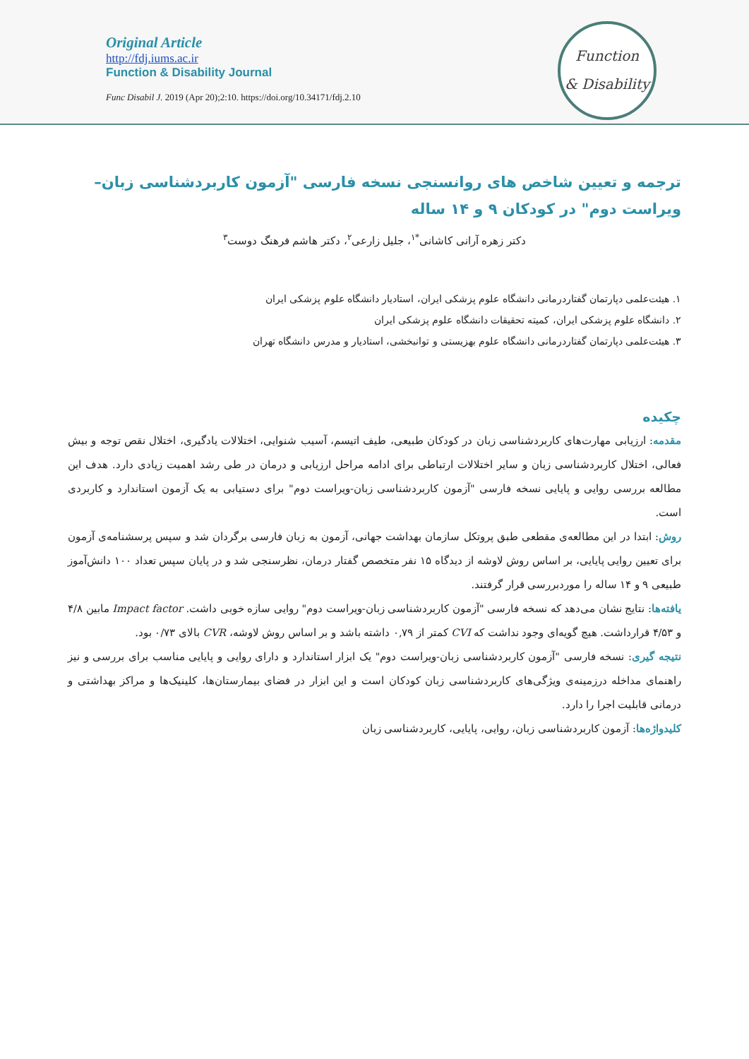Original Article
http://fdj.iums.ac.ir
Function & Disability Journal
Func Disabil J. 2019 (Apr 20);2:10. https://doi.org/10.34171/fdj.2.10
Function
& Disability
ترجمه و تعیین شاخص های روانسنجی نسخه فارسی "آزمون کاربردشناسی زبان–ویراست دوم" در کودکان ۹ و ۱۴ ساله
دکتر زهره آرانی کاشانی<sup>*۱</sup>، جلیل زارعی<sup>۲</sup>، دکتر هاشم فرهنگ دوست<sup>۳</sup>
۱. هیئت‌علمی دپارتمان گفتاردرمانی دانشگاه علوم پزشکی ایران، استادیار دانشگاه علوم پزشکی ایران
۲. دانشگاه علوم پزشکی ایران، کمیته تحقیقات دانشگاه علوم پزشکی ایران
۳. هیئت‌علمی دپارتمان گفتاردرمانی دانشگاه علوم بهزیستی و توانبخشی، استادیار و مدرس دانشگاه تهران
چکیده
مقدمه: ارزیابی مهارت‌های کاربردشناسی زبان در کودکان طبیعی، طیف اتیسم، آسیب شنوایی، اختلالات یادگیری، اختلال نقص توجه و بیش فعالی، اختلال کاربردشناسی زبان و سایر اختلالات ارتباطی برای ادامه مراحل ارزیابی و درمان در طی رشد اهمیت زیادی دارد. هدف این مطالعه بررسی روایی و پایایی نسخه فارسی "آزمون کاربردشناسی زبان-ویراست دوم" برای دستیابی به یک آزمون استاندارد و کاربردی است.
روش: ابتدا در این مطالعه‌ی مقطعی طبق پروتکل سازمان بهداشت جهانی، آزمون به زبان فارسی برگردان شد و سپس پرسشنامه‌ی آزمون برای تعیین روایی پایایی، بر اساس روش لاوشه از دیدگاه ۱۵ نفر متخصص گفتار درمان، نظرسنجی شد و در پایان سپس تعداد ۱۰۰ دانش‌آموز طبیعی ۹ و ۱۴ ساله را موردبررسی قرار گرفتند.
یافته‌ها: نتایج نشان می‌دهد که نسخه فارسی "آزمون کاربردشناسی زبان-ویراست دوم" روایی سازه خوبی داشت. Impact factor مابین ۴/۸ و ۴/۵۳ قرارداشت. هیچ گویه‌ای وجود نداشت که CVI کمتر از ۰,۷۹ داشته باشد و بر اساس روش لاوشه، CVR بالای ۰/۷۳ بود.
نتیجه گیری: نسخه فارسی "آزمون کاربردشناسی زبان-ویراست دوم" یک ابزار استاندارد و دارای روایی و پایایی مناسب برای بررسی و نیز راهنمای مداخله درزمینه‌ی ویژگی‌های کاربردشناسی زبان کودکان است و این ابزار در فضای بیمارستان‌ها، کلینیک‌ها و مراکز بهداشتی و درمانی قابلیت اجرا را دارد.
کلیدواژه‌ها: آزمون کاربردشناسی زبان، روایی، پایایی، کاربردشناسی زبان